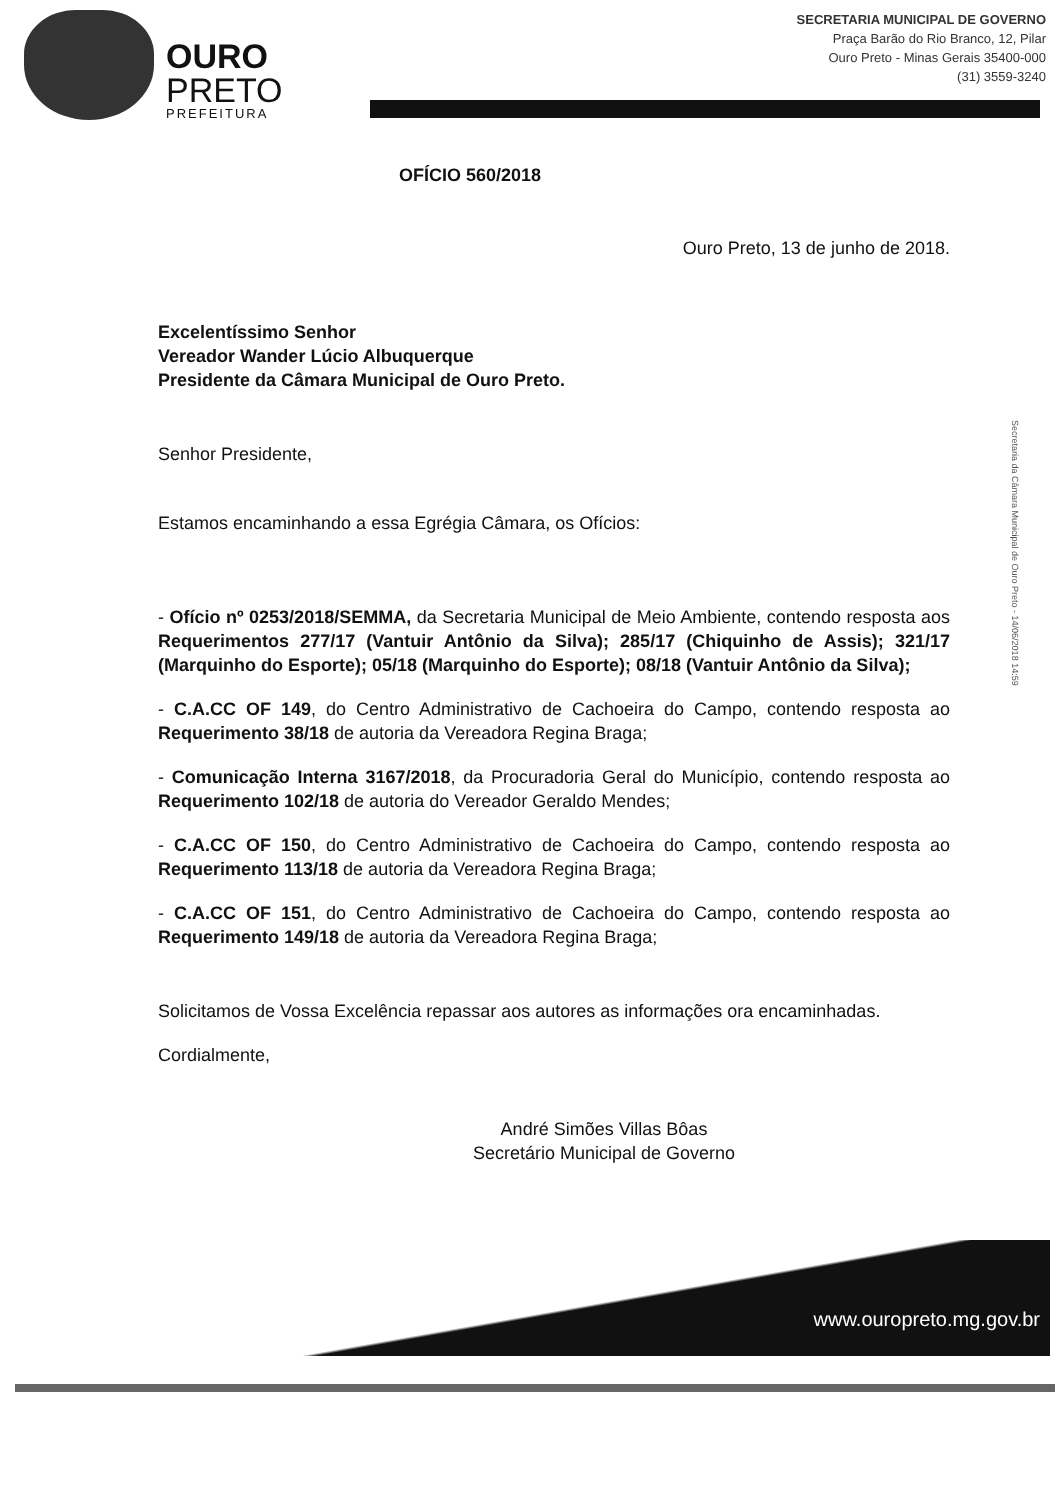OURO
PRETO
PREFEITURA
SECRETARIA MUNICIPAL DE GOVERNO
Praça Barão do Rio Branco, 12, Pilar
Ouro Preto - Minas Gerais 35400-000
(31) 3559-3240
OFÍCIO 560/2018
Ouro Preto, 13 de junho de 2018.
Excelentíssimo Senhor
Vereador Wander Lúcio Albuquerque
Presidente da Câmara Municipal de Ouro Preto.
Senhor Presidente,
Estamos encaminhando a essa Egrégia Câmara, os Ofícios:
- Ofício nº 0253/2018/SEMMA, da Secretaria Municipal de Meio Ambiente, contendo resposta aos Requerimentos 277/17 (Vantuir Antônio da Silva); 285/17 (Chiquinho de Assis); 321/17 (Marquinho do Esporte); 05/18 (Marquinho do Esporte); 08/18 (Vantuir Antônio da Silva);
- C.A.CC OF 149, do Centro Administrativo de Cachoeira do Campo, contendo resposta ao Requerimento 38/18 de autoria da Vereadora Regina Braga;
- Comunicação Interna 3167/2018, da Procuradoria Geral do Município, contendo resposta ao Requerimento 102/18 de autoria do Vereador Geraldo Mendes;
- C.A.CC OF 150, do Centro Administrativo de Cachoeira do Campo, contendo resposta ao Requerimento 113/18 de autoria da Vereadora Regina Braga;
- C.A.CC OF 151, do Centro Administrativo de Cachoeira do Campo, contendo resposta ao Requerimento 149/18 de autoria da Vereadora Regina Braga;
Solicitamos de Vossa Excelência repassar aos autores as informações ora encaminhadas.
Cordialmente,
André Simões Villas Bôas
Secretário Municipal de Governo
Secretaria da Câmara Municipal de Ouro Preto - 14/06/2018 14:59
www.ouropreto.mg.gov.br